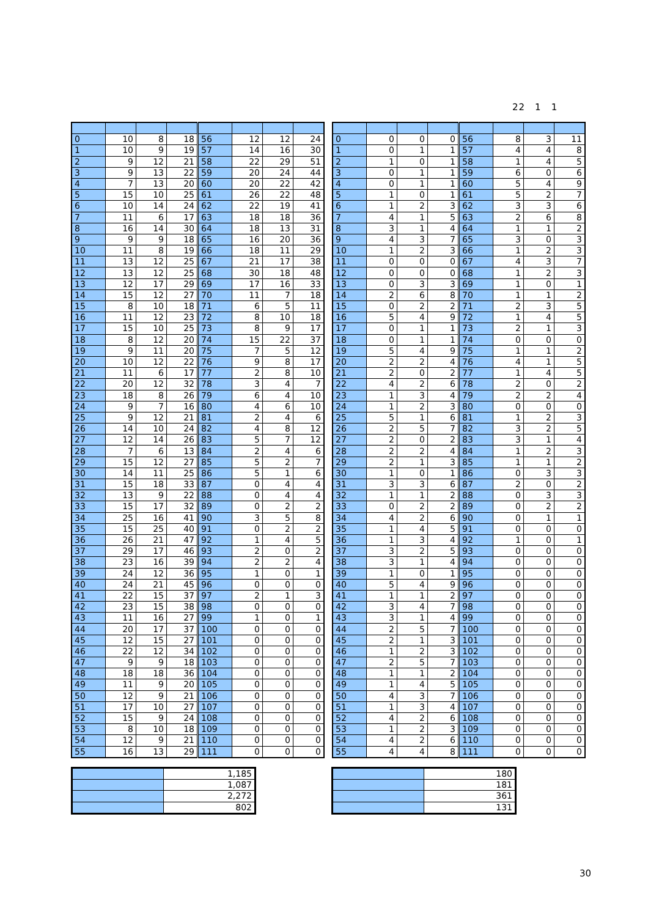22　1　1
| 0 | 10 | 8 | 18 | 56 | 12 | 12 | 24 |
| 1 | 10 | 9 | 19 | 57 | 14 | 16 | 30 |
| 2 | 9 | 12 | 21 | 58 | 22 | 29 | 51 |
| 3 | 9 | 13 | 22 | 59 | 20 | 24 | 44 |
| 4 | 7 | 13 | 20 | 60 | 20 | 22 | 42 |
| 5 | 15 | 10 | 25 | 61 | 26 | 22 | 48 |
| 6 | 10 | 14 | 24 | 62 | 22 | 19 | 41 |
| 7 | 11 | 6 | 17 | 63 | 18 | 18 | 36 |
| 8 | 16 | 14 | 30 | 64 | 18 | 13 | 31 |
| 9 | 9 | 9 | 18 | 65 | 16 | 20 | 36 |
| 10 | 11 | 8 | 19 | 66 | 18 | 11 | 29 |
| 11 | 13 | 12 | 25 | 67 | 21 | 17 | 38 |
| 12 | 13 | 12 | 25 | 68 | 30 | 18 | 48 |
| 13 | 12 | 17 | 29 | 69 | 17 | 16 | 33 |
| 14 | 15 | 12 | 27 | 70 | 11 | 7 | 18 |
| 15 | 8 | 10 | 18 | 71 | 6 | 5 | 11 |
| 16 | 11 | 12 | 23 | 72 | 8 | 10 | 18 |
| 17 | 15 | 10 | 25 | 73 | 8 | 9 | 17 |
| 18 | 8 | 12 | 20 | 74 | 15 | 22 | 37 |
| 19 | 9 | 11 | 20 | 75 | 7 | 5 | 12 |
| 20 | 10 | 12 | 22 | 76 | 9 | 8 | 17 |
| 21 | 11 | 6 | 17 | 77 | 2 | 8 | 10 |
| 22 | 20 | 12 | 32 | 78 | 3 | 4 | 7 |
| 23 | 18 | 8 | 26 | 79 | 6 | 4 | 10 |
| 24 | 9 | 7 | 16 | 80 | 4 | 6 | 10 |
| 25 | 9 | 12 | 21 | 81 | 2 | 4 | 6 |
| 26 | 14 | 10 | 24 | 82 | 4 | 8 | 12 |
| 27 | 12 | 14 | 26 | 83 | 5 | 7 | 12 |
| 28 | 7 | 6 | 13 | 84 | 2 | 4 | 6 |
| 29 | 15 | 12 | 27 | 85 | 5 | 2 | 7 |
| 30 | 14 | 11 | 25 | 86 | 5 | 1 | 6 |
| 31 | 15 | 18 | 33 | 87 | 0 | 4 | 4 |
| 32 | 13 | 9 | 22 | 88 | 0 | 4 | 4 |
| 33 | 15 | 17 | 32 | 89 | 0 | 2 | 2 |
| 34 | 25 | 16 | 41 | 90 | 3 | 5 | 8 |
| 35 | 15 | 25 | 40 | 91 | 0 | 2 | 2 |
| 36 | 26 | 21 | 47 | 92 | 1 | 4 | 5 |
| 37 | 29 | 17 | 46 | 93 | 2 | 0 | 2 |
| 38 | 23 | 16 | 39 | 94 | 2 | 2 | 4 |
| 39 | 24 | 12 | 36 | 95 | 1 | 0 | 1 |
| 40 | 24 | 21 | 45 | 96 | 0 | 0 | 0 |
| 41 | 22 | 15 | 37 | 97 | 2 | 1 | 3 |
| 42 | 23 | 15 | 38 | 98 | 0 | 0 | 0 |
| 43 | 11 | 16 | 27 | 99 | 1 | 0 | 1 |
| 44 | 20 | 17 | 37 | 100 | 0 | 0 | 0 |
| 45 | 12 | 15 | 27 | 101 | 0 | 0 | 0 |
| 46 | 22 | 12 | 34 | 102 | 0 | 0 | 0 |
| 47 | 9 | 9 | 18 | 103 | 0 | 0 | 0 |
| 48 | 18 | 18 | 36 | 104 | 0 | 0 | 0 |
| 49 | 11 | 9 | 20 | 105 | 0 | 0 | 0 |
| 50 | 12 | 9 | 21 | 106 | 0 | 0 | 0 |
| 51 | 17 | 10 | 27 | 107 | 0 | 0 | 0 |
| 52 | 15 | 9 | 24 | 108 | 0 | 0 | 0 |
| 53 | 8 | 10 | 18 | 109 | 0 | 0 | 0 |
| 54 | 12 | 9 | 21 | 110 | 0 | 0 | 0 |
| 55 | 16 | 13 | 29 | 111 | 0 | 0 | 0 |
| 0 | 0 | 0 | 0 | 56 | 8 | 3 | 11 |
| 1 | 0 | 1 | 1 | 57 | 4 | 4 | 8 |
| 2 | 1 | 0 | 1 | 58 | 1 | 4 | 5 |
| 3 | 0 | 1 | 1 | 59 | 6 | 0 | 6 |
| 4 | 0 | 1 | 1 | 60 | 5 | 4 | 9 |
| 5 | 1 | 0 | 1 | 61 | 5 | 2 | 7 |
| 6 | 1 | 2 | 3 | 62 | 3 | 3 | 6 |
| 7 | 4 | 1 | 5 | 63 | 2 | 6 | 8 |
| 8 | 3 | 1 | 4 | 64 | 1 | 1 | 2 |
| 9 | 4 | 3 | 7 | 65 | 3 | 0 | 3 |
| 10 | 1 | 2 | 3 | 66 | 1 | 2 | 3 |
| 11 | 0 | 0 | 0 | 67 | 4 | 3 | 7 |
| 12 | 0 | 0 | 0 | 68 | 1 | 2 | 3 |
| 13 | 0 | 3 | 3 | 69 | 1 | 0 | 1 |
| 14 | 2 | 6 | 8 | 70 | 1 | 1 | 2 |
| 15 | 0 | 2 | 2 | 71 | 2 | 3 | 5 |
| 16 | 5 | 4 | 9 | 72 | 1 | 4 | 5 |
| 17 | 0 | 1 | 1 | 73 | 2 | 1 | 3 |
| 18 | 0 | 1 | 1 | 74 | 0 | 0 | 0 |
| 19 | 5 | 4 | 9 | 75 | 1 | 1 | 2 |
| 20 | 2 | 2 | 4 | 76 | 4 | 1 | 5 |
| 21 | 2 | 0 | 2 | 77 | 1 | 4 | 5 |
| 22 | 4 | 2 | 6 | 78 | 2 | 0 | 2 |
| 23 | 1 | 3 | 4 | 79 | 2 | 2 | 4 |
| 24 | 1 | 2 | 3 | 80 | 0 | 0 | 0 |
| 25 | 5 | 1 | 6 | 81 | 1 | 2 | 3 |
| 26 | 2 | 5 | 7 | 82 | 3 | 2 | 5 |
| 27 | 2 | 0 | 2 | 83 | 3 | 1 | 4 |
| 28 | 2 | 2 | 4 | 84 | 1 | 2 | 3 |
| 29 | 2 | 1 | 3 | 85 | 1 | 1 | 2 |
| 30 | 1 | 0 | 1 | 86 | 0 | 3 | 3 |
| 31 | 3 | 3 | 6 | 87 | 2 | 0 | 2 |
| 32 | 1 | 1 | 2 | 88 | 0 | 3 | 3 |
| 33 | 0 | 2 | 2 | 89 | 0 | 2 | 2 |
| 34 | 4 | 2 | 6 | 90 | 0 | 1 | 1 |
| 35 | 1 | 4 | 5 | 91 | 0 | 0 | 0 |
| 36 | 1 | 3 | 4 | 92 | 1 | 0 | 1 |
| 37 | 3 | 2 | 5 | 93 | 0 | 0 | 0 |
| 38 | 3 | 1 | 4 | 94 | 0 | 0 | 0 |
| 39 | 1 | 0 | 1 | 95 | 0 | 0 | 0 |
| 40 | 5 | 4 | 9 | 96 | 0 | 0 | 0 |
| 41 | 1 | 1 | 2 | 97 | 0 | 0 | 0 |
| 42 | 3 | 4 | 7 | 98 | 0 | 0 | 0 |
| 43 | 3 | 1 | 4 | 99 | 0 | 0 | 0 |
| 44 | 2 | 5 | 7 | 100 | 0 | 0 | 0 |
| 45 | 2 | 1 | 3 | 101 | 0 | 0 | 0 |
| 46 | 1 | 2 | 3 | 102 | 0 | 0 | 0 |
| 47 | 2 | 5 | 7 | 103 | 0 | 0 | 0 |
| 48 | 1 | 1 | 2 | 104 | 0 | 0 | 0 |
| 49 | 1 | 4 | 5 | 105 | 0 | 0 | 0 |
| 50 | 4 | 3 | 7 | 106 | 0 | 0 | 0 |
| 51 | 1 | 3 | 4 | 107 | 0 | 0 | 0 |
| 52 | 4 | 2 | 6 | 108 | 0 | 0 | 0 |
| 53 | 1 | 2 | 3 | 109 | 0 | 0 | 0 |
| 54 | 4 | 2 | 6 | 110 | 0 | 0 | 0 |
| 55 | 4 | 4 | 8 | 111 | 0 | 0 | 0 |
| | 1,185 |
| | 1,087 |
| | 2,272 |
| | 802 |
| | 180 |
| | 181 |
| | 361 |
| | 131 |
30